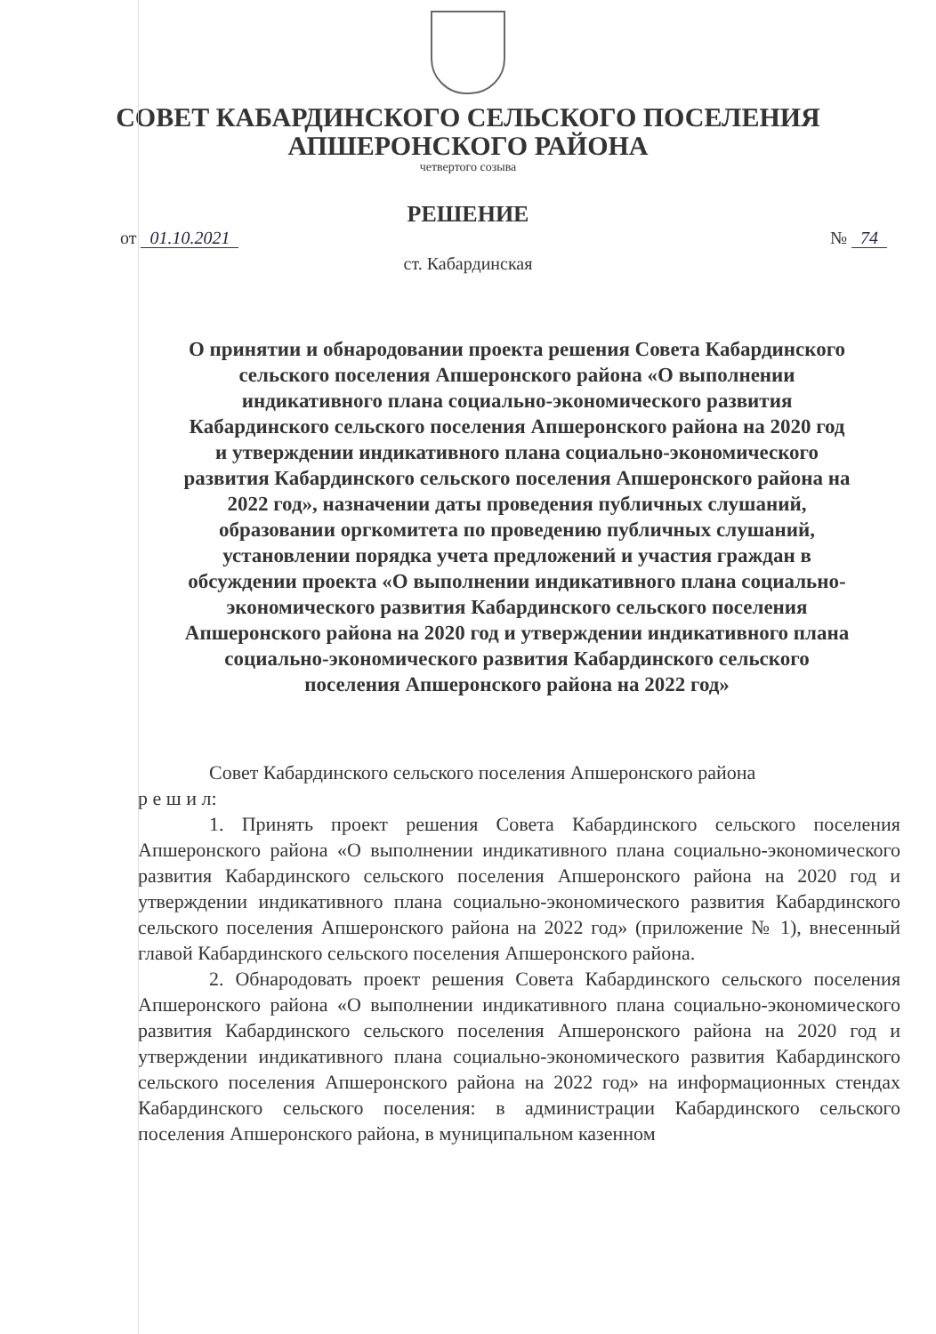СОВЕТ КАБАРДИНСКОГО СЕЛЬСКОГО ПОСЕЛЕНИЯ
АПШЕРОНСКОГО РАЙОНА
четвертого созыва
РЕШЕНИЕ
от 01.10.2021 № 74
ст. Кабардинская
О принятии и обнародовании проекта решения Совета Кабардинского сельского поселения Апшеронского района «О выполнении индикативного плана социально-экономического развития Кабардинского сельского поселения Апшеронского района на 2020 год и утверждении индикативного плана социально-экономического развития Кабардинского сельского поселения Апшеронского района на 2022 год», назначении даты проведения публичных слушаний, образовании оргкомитета по проведению публичных слушаний, установлении порядка учета предложений и участия граждан в обсуждении проекта «О выполнении индикативного плана социально-экономического развития Кабардинского сельского поселения Апшеронского района на 2020 год и утверждении индикативного плана социально-экономического развития Кабардинского сельского поселения Апшеронского района на 2022 год»
Совет Кабардинского сельского поселения Апшеронского района
р е ш и л:
1. Принять проект решения Совета Кабардинского сельского поселения Апшеронского района «О выполнении индикативного плана социально-экономического развития Кабардинского сельского поселения Апшеронского района на 2020 год и утверждении индикативного плана социально-экономического развития Кабардинского сельского поселения Апшеронского района на 2022 год» (приложение № 1), внесенный главой Кабардинского сельского поселения Апшеронского района.
2. Обнародовать проект решения Совета Кабардинского сельского поселения Апшеронского района «О выполнении индикативного плана социально-экономического развития Кабардинского сельского поселения Апшеронского района на 2020 год и утверждении индикативного плана социально-экономического развития Кабардинского сельского поселения Апшеронского района на 2022 год» на информационных стендах Кабардинского сельского поселения: в администрации Кабардинского сельского поселения Апшеронского района, в муниципальном казенном